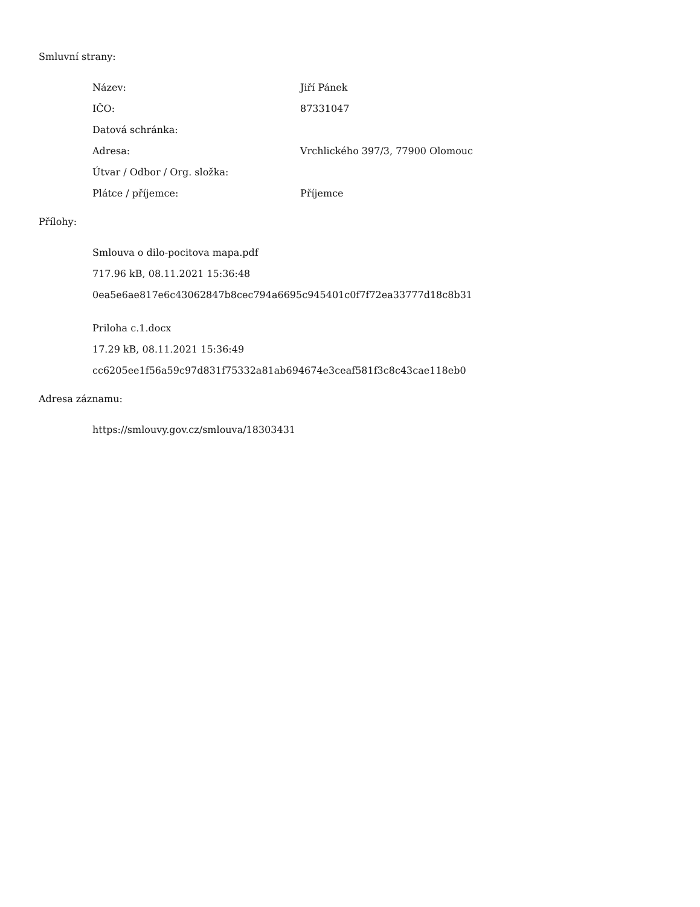Smluvní strany:
| Název: | Jiří Pánek |
| IČO: | 87331047 |
| Datová schránka: | |
| Adresa: | Vrchlického 397/3, 77900 Olomouc |
| Útvar / Odbor / Org. složka: | |
| Plátce / příjemce: | Příjemce |
Přílohy:
Smlouva o dilo-pocitova mapa.pdf
717.96 kB, 08.11.2021 15:36:48
0ea5e6ae817e6c43062847b8cec794a6695c945401c0f7f72ea33777d18c8b31
Priloha c.1.docx
17.29 kB, 08.11.2021 15:36:49
cc6205ee1f56a59c97d831f75332a81ab694674e3ceaf581f3c8c43cae118eb0
Adresa záznamu:
https://smlouvy.gov.cz/smlouva/18303431